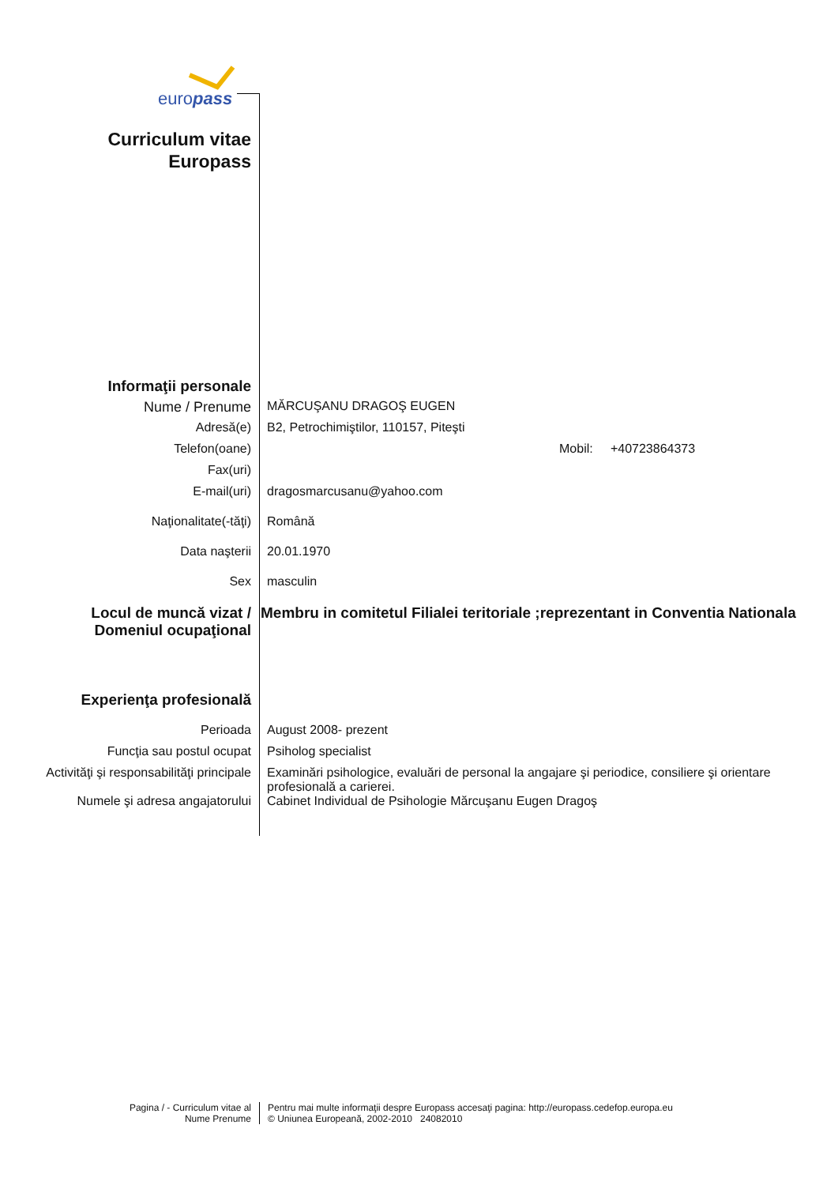europass
Curriculum vitae
Europass
| Informaţii personale | |
| Nume / Prenume | MĂRCUŞANU DRAGOŞ EUGEN |
| Adresă(e) | B2, Petrochimiştilor, 110157, Piteşti |
| Telefon(oane) | Mobil: +40723864373 |
| Fax(uri) | |
| E-mail(uri) | dragosmarcusanu@yahoo.com |
| Naţionalitate(-tăţi) | Română |
| Data naşterii | 20.01.1970 |
| Sex | masculin |
| Locul de muncă vizat / Domeniul ocupaţional | Membru in comitetul Filialei teritoriale ;reprezentant in Conventia Nationala |
| Experienţa profesională | |
| Perioada | August 2008- prezent |
| Funcţia sau postul ocupat | Psiholog specialist |
| Activităţi şi responsabilităţi principale | Examinări psihologice, evaluări de personal la angajare şi periodice, consiliere şi orientare profesională a carierei. |
| Numele şi adresa angajatorului | Cabinet Individual de Psihologie Mărcuşanu Eugen Dragoş |
Pagina / - Curriculum vitae al
Nume Prenume
Pentru mai multe informaţii despre Europass accesaţi pagina: http://europass.cedefop.europa.eu
© Uniunea Europeană, 2002-2010 24082010